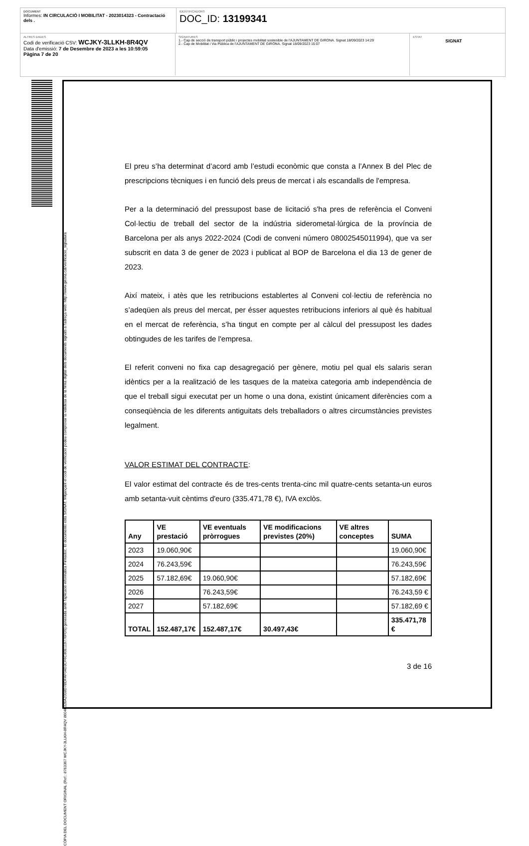DOCUMENT
Informes: IN CIRCULACIÓ I MOBILITAT - 2023014323 - Contractació dels .
IDENTIFICADORS
DOC_ID: 13199341
ALTRES DADES
Codi de verificació CSV: WCJKY-3LLKH-8R4QV
Data d'emissió: 7 de Desembre de 2023 a les 10:59:05
Pàgina 7 de 20
SIGNATURES
1.- Cap de secció de transport públic i projectes mobilitat sostenible de l'AJUNTAMENT DE GIRONA. Signat 18/09/2023 14:29
2.- Cap de Mobilitat i Via Pública de l'AJUNTAMENT DE GIRONA. Signat 18/09/2023 15:07
ESTAT
SIGNAT
CÒPIA DEL DOCUMENT ORIGINAL (Ref.: 8763367 WCJKY-3LLKH-8R4QV 8604F326A2008D7BDFAF04D3CF6C80E119776FD5) generada amb l'aplicació informàtica Firmadoc. El documento està SIGNAT. Mitjançant el codi de verificació podeu comprovar la validesa de la firma digital dels documents signats a l'adreça web: http://www.girona.cat/verificacio_signatura
El preu s’ha determinat d’acord amb l’estudi econòmic que consta a l’Annex B del Plec de prescripcions tècniques i en funció dels preus de mercat i als escandalls de l'empresa.
Per a la determinació del pressupost base de licitació s'ha pres de referència el Conveni Col·lectiu de treball del sector de la indústria siderometal·lúrgica de la província de Barcelona per als anys 2022-2024 (Codi de conveni número 08002545011994), que va ser subscrit en data 3 de gener de 2023 i publicat al BOP de Barcelona el dia 13 de gener de 2023.
Així mateix, i atès que les retribucions establertes al Conveni col·lectiu de referència no s’adeqüen als preus del mercat, per ésser aquestes retribucions inferiors al què és habitual en el mercat de referència, s’ha tingut en compte per al càlcul del pressupost les dades obtingudes de les tarifes de l'empresa.
El referit conveni no fixa cap desagregació per gènere, motiu pel qual els salaris seran idèntics per a la realització de les tasques de la mateixa categoria amb independència de que el treball sigui executat per un home o una dona, existint únicament diferències com a conseqüència de les diferents antiguitats dels treballadors o altres circumstàncies previstes legalment.
VALOR ESTIMAT DEL CONTRACTE:
El valor estimat del contracte és de tres-cents trenta-cinc mil quatre-cents setanta-un euros amb setanta-vuit cèntims d'euro (335.471,78 €), IVA exclòs.
| Any | VE prestació | VE eventuals pròrrogues | VE modificacions previstes (20%) | VE altres conceptes | SUMA |
| --- | --- | --- | --- | --- | --- |
| 2023 | 19.060,90€ | | | | 19.060,90€ |
| 2024 | 76.243,59€ | | | | 76.243,59€ |
| 2025 | 57.182,69€ | 19.060,90€ | | | 57.182,69€ |
| 2026 | | 76.243,59€ | | | 76.243,59 € |
| 2027 | | 57.182,69€ | | | 57.182,69 € |
| TOTAL | 152.487,17€ | 152.487,17€ | 30.497,43€ | | 335.471,78 € |
3 de 16